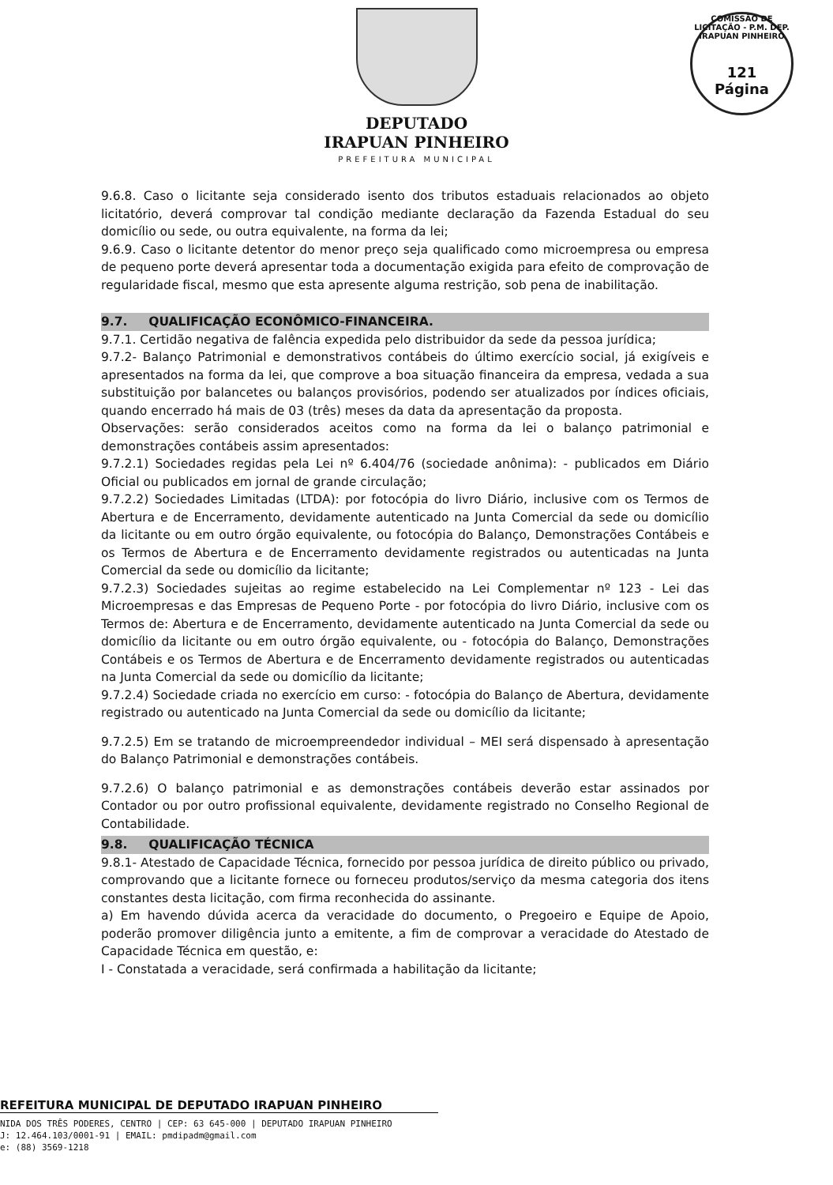COMISSÃO DE LICITAÇÃO - P.M. DEP. IRAPUAN PINHEIRO
121
Página
DEPUTADO
IRAPUAN PINHEIRO
PREFEITURA MUNICIPAL
9.6.8. Caso o licitante seja considerado isento dos tributos estaduais relacionados ao objeto licitatório, deverá comprovar tal condição mediante declaração da Fazenda Estadual do seu domicílio ou sede, ou outra equivalente, na forma da lei;
9.6.9. Caso o licitante detentor do menor preço seja qualificado como microempresa ou empresa de pequeno porte deverá apresentar toda a documentação exigida para efeito de comprovação de regularidade fiscal, mesmo que esta apresente alguma restrição, sob pena de inabilitação.
9.7. QUALIFICAÇÃO ECONÔMICO-FINANCEIRA.
9.7.1. Certidão negativa de falência expedida pelo distribuidor da sede da pessoa jurídica;
9.7.2- Balanço Patrimonial e demonstrativos contábeis do último exercício social, já exigíveis e apresentados na forma da lei, que comprove a boa situação financeira da empresa, vedada a sua substituição por balancetes ou balanços provisórios, podendo ser atualizados por índices oficiais, quando encerrado há mais de 03 (três) meses da data da apresentação da proposta.
Observações: serão considerados aceitos como na forma da lei o balanço patrimonial e demonstrações contábeis assim apresentados:
9.7.2.1) Sociedades regidas pela Lei nº 6.404/76 (sociedade anônima): - publicados em Diário Oficial ou publicados em jornal de grande circulação;
9.7.2.2) Sociedades Limitadas (LTDA): por fotocópia do livro Diário, inclusive com os Termos de Abertura e de Encerramento, devidamente autenticado na Junta Comercial da sede ou domicílio da licitante ou em outro órgão equivalente, ou fotocópia do Balanço, Demonstrações Contábeis e os Termos de Abertura e de Encerramento devidamente registrados ou autenticadas na Junta Comercial da sede ou domicílio da licitante;
9.7.2.3) Sociedades sujeitas ao regime estabelecido na Lei Complementar nº 123 - Lei das Microempresas e das Empresas de Pequeno Porte - por fotocópia do livro Diário, inclusive com os Termos de: Abertura e de Encerramento, devidamente autenticado na Junta Comercial da sede ou domicílio da licitante ou em outro órgão equivalente, ou - fotocópia do Balanço, Demonstrações Contábeis e os Termos de Abertura e de Encerramento devidamente registrados ou autenticadas na Junta Comercial da sede ou domicílio da licitante;
9.7.2.4) Sociedade criada no exercício em curso: - fotocópia do Balanço de Abertura, devidamente registrado ou autenticado na Junta Comercial da sede ou domicílio da licitante;
9.7.2.5) Em se tratando de microempreendedor individual – MEI será dispensado à apresentação do Balanço Patrimonial e demonstrações contábeis.
9.7.2.6) O balanço patrimonial e as demonstrações contábeis deverão estar assinados por Contador ou por outro profissional equivalente, devidamente registrado no Conselho Regional de Contabilidade.
9.8. QUALIFICAÇÃO TÉCNICA
9.8.1- Atestado de Capacidade Técnica, fornecido por pessoa jurídica de direito público ou privado, comprovando que a licitante fornece ou forneceu produtos/serviço da mesma categoria dos itens constantes desta licitação, com firma reconhecida do assinante.
a) Em havendo dúvida acerca da veracidade do documento, o Pregoeiro e Equipe de Apoio, poderão promover diligência junto a emitente, a fim de comprovar a veracidade do Atestado de Capacidade Técnica em questão, e:
I - Constatada a veracidade, será confirmada a habilitação da licitante;
REFEITURA MUNICIPAL DE DEPUTADO IRAPUAN PINHEIRO
NIDA DOS TRÊS PODERES, CENTRO | CEP: 63 645-000 | DEPUTADO IRAPUAN PINHEIRO
J: 12.464.103/0001-91 | EMAIL: pmdipadm@gmail.com
e: (88) 3569-1218